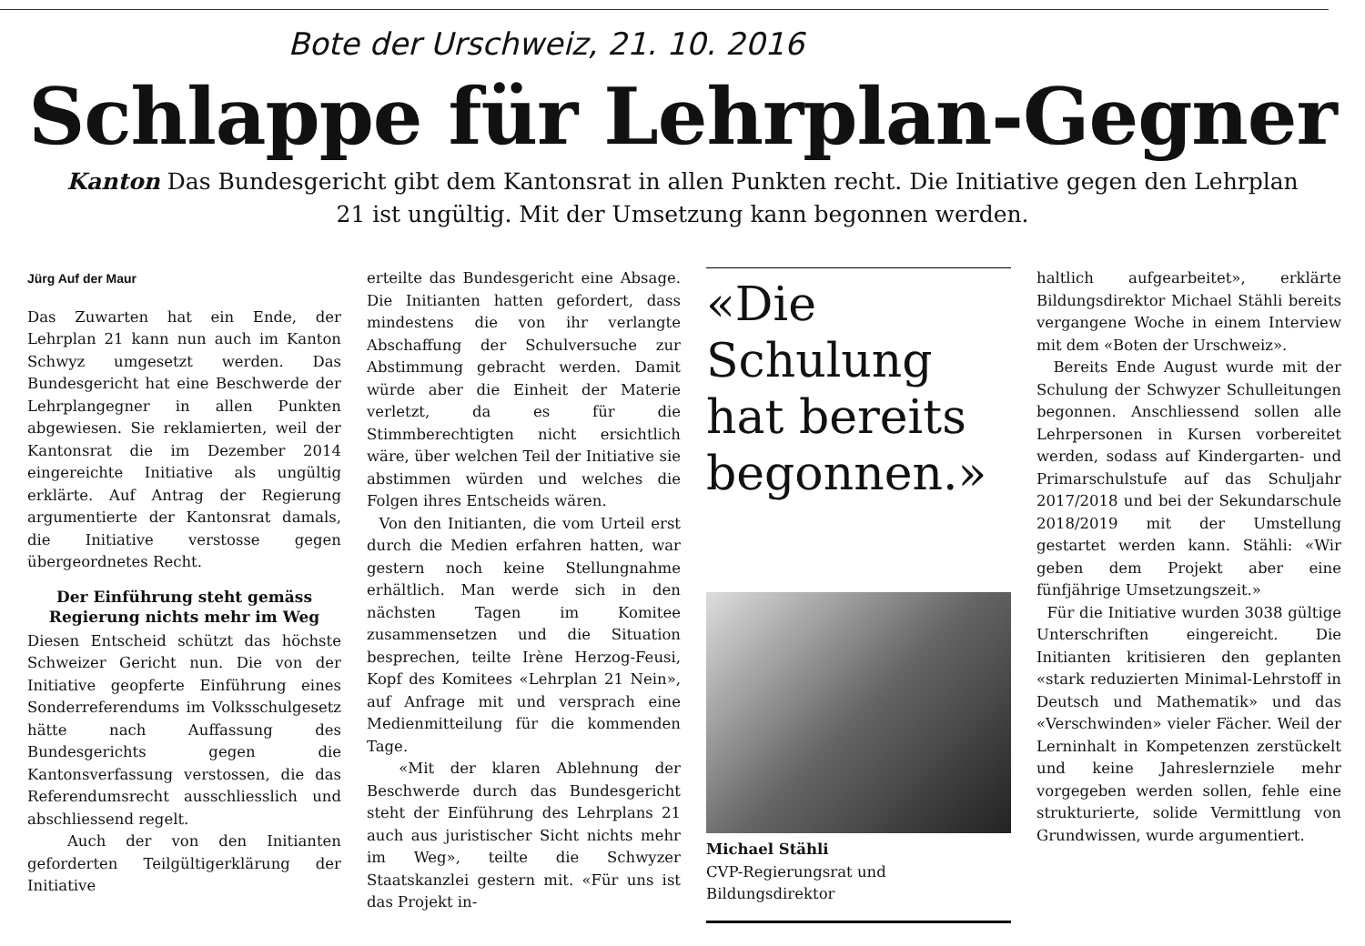Bote der Urschweiz, 21. 10. 2016
Schlappe für Lehrplan-Gegner
Kanton Das Bundesgericht gibt dem Kantonsrat in allen Punkten recht. Die Initiative gegen den Lehrplan 21 ist ungültig. Mit der Umsetzung kann begonnen werden.
Jürg Auf der Maur
Das Zuwarten hat ein Ende, der Lehrplan 21 kann nun auch im Kanton Schwyz umgesetzt werden. Das Bundesgericht hat eine Beschwerde der Lehrplangegner in allen Punkten abgewiesen. Sie reklamierten, weil der Kantonsrat die im Dezember 2014 eingereichte Initiative als ungültig erklärte. Auf Antrag der Regierung argumentierte der Kantonsrat damals, die Initiative verstosse gegen übergeordnetes Recht.
Der Einführung steht gemäss Regierung nichts mehr im Weg
Diesen Entscheid schützt das höchste Schweizer Gericht nun. Die von der Initiative geopferte Einführung eines Sonderreferendums im Volksschulgesetz hätte nach Auffassung des Bundesgerichts gegen die Kantonsverfassung verstossen, die das Referendumsrecht ausschliesslich und abschliessend regelt.
Auch der von den Initianten geforderten Teilgültigerklärung der Initiative
erteilte das Bundesgericht eine Absage. Die Initianten hatten gefordert, dass mindestens die von ihr verlangte Abschaffung der Schulversuche zur Abstimmung gebracht werden. Damit würde aber die Einheit der Materie verletzt, da es für die Stimmberechtigten nicht ersichtlich wäre, über welchen Teil der Initiative sie abstimmen würden und welches die Folgen ihres Entscheids wären.
Von den Initianten, die vom Urteil erst durch die Medien erfahren hatten, war gestern noch keine Stellungnahme erhältlich. Man werde sich in den nächsten Tagen im Komitee zusammensetzen und die Situation besprechen, teilte Irène Herzog-Feusi, Kopf des Komitees «Lehrplan 21 Nein», auf Anfrage mit und versprach eine Medienmitteilung für die kommenden Tage.
«Mit der klaren Ablehnung der Beschwerde durch das Bundesgericht steht der Einführung des Lehrplans 21 auch aus juristischer Sicht nichts mehr im Weg», teilte die Schwyzer Staatskanzlei gestern mit. «Für uns ist das Projekt in-
«Die Schulung hat bereits begonnen.»
Michael Stähli
CVP-Regierungsrat und Bildungsdirektor
haltlich aufgearbeitet», erklärte Bildungsdirektor Michael Stähli bereits vergangene Woche in einem Interview mit dem «Boten der Urschweiz».
Bereits Ende August wurde mit der Schulung der Schwyzer Schulleitungen begonnen. Anschliessend sollen alle Lehrpersonen in Kursen vorbereitet werden, sodass auf Kindergarten- und Primarschulstufe auf das Schuljahr 2017/2018 und bei der Sekundarschule 2018/2019 mit der Umstellung gestartet werden kann. Stähli: «Wir geben dem Projekt aber eine fünfjährige Umsetzungszeit.»
Für die Initiative wurden 3038 gültige Unterschriften eingereicht. Die Initianten kritisieren den geplanten «stark reduzierten Minimal-Lehrstoff in Deutsch und Mathematik» und das «Verschwinden» vieler Fächer. Weil der Lerninhalt in Kompetenzen zerstückelt und keine Jahreslernziele mehr vorgegeben werden sollen, fehle eine strukturierte, solide Vermittlung von Grundwissen, wurde argumentiert.